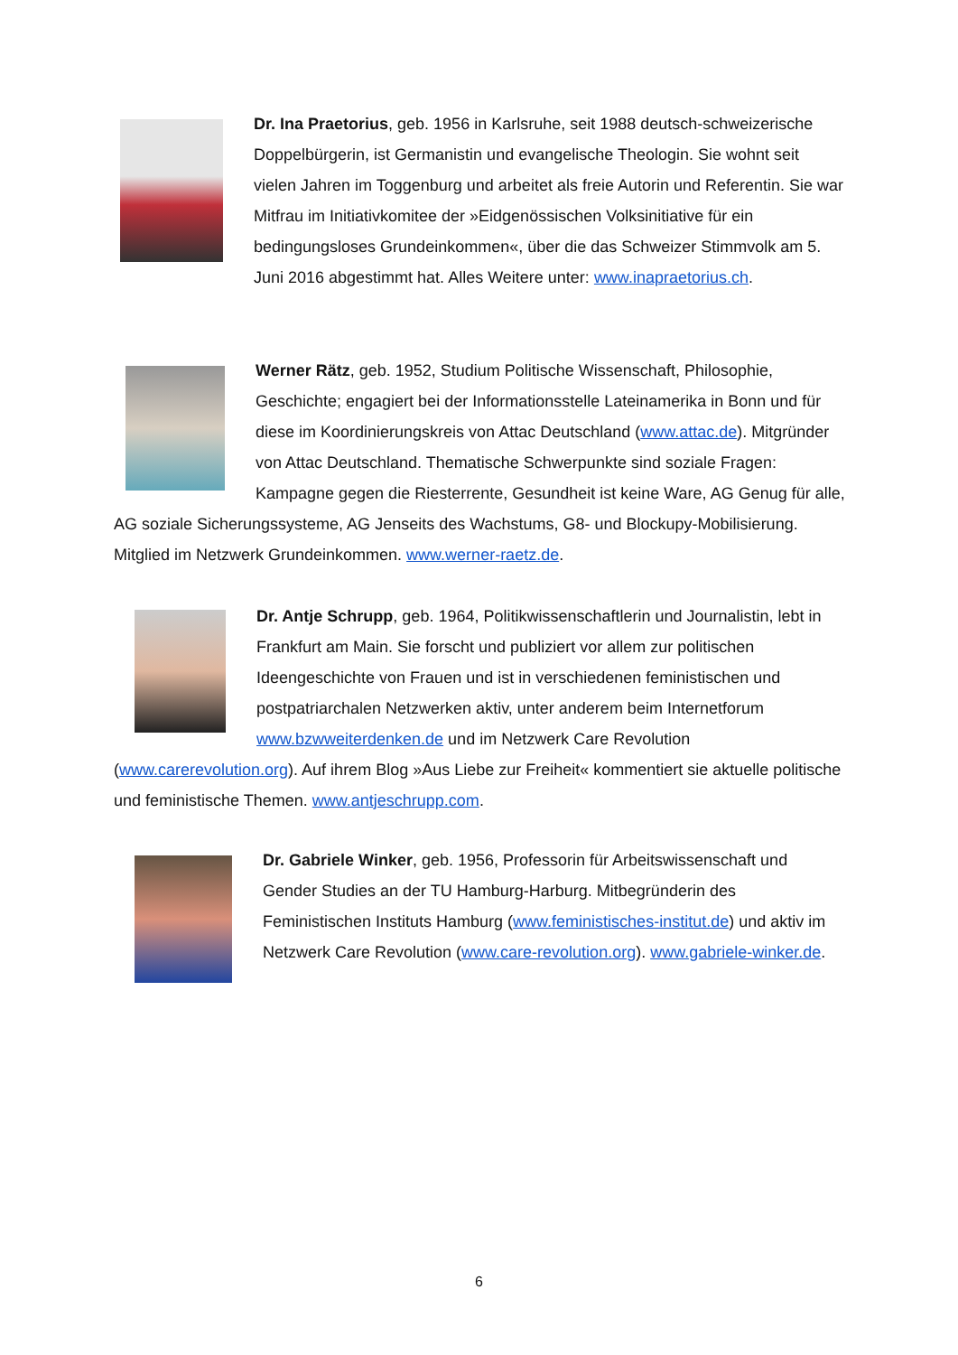Dr. Ina Praetorius, geb. 1956 in Karlsruhe, seit 1988 deutsch-schweizerische Doppelbürgerin, ist Germanistin und evangelische Theologin. Sie wohnt seit vielen Jahren im Toggenburg und arbeitet als freie Autorin und Referentin. Sie war Mitfrau im Initiativkomitee der »Eidgenössischen Volksinitiative für ein bedingungsloses Grundeinkommen«, über die das Schweizer Stimmvolk am 5. Juni 2016 abgestimmt hat. Alles Weitere unter: www.inapraetorius.ch.
Werner Rätz, geb. 1952, Studium Politische Wissenschaft, Philosophie, Geschichte; engagiert bei der Informationsstelle Lateinamerika in Bonn und für diese im Koordinierungskreis von Attac Deutschland (www.attac.de). Mitgründer von Attac Deutschland. Thematische Schwerpunkte sind soziale Fragen: Kampagne gegen die Riesterrente, Gesundheit ist keine Ware, AG Genug für alle, AG soziale Sicherungssysteme, AG Jenseits des Wachstums, G8- und Blockupy-Mobilisierung. Mitglied im Netzwerk Grundeinkommen. www.werner-raetz.de.
Dr. Antje Schrupp, geb. 1964, Politikwissenschaftlerin und Journalistin, lebt in Frankfurt am Main. Sie forscht und publiziert vor allem zur politischen Ideengeschichte von Frauen und ist in verschiedenen feministischen und postpatriarchalen Netzwerken aktiv, unter anderem beim Internetforum www.bzwweiterdenken.de und im Netzwerk Care Revolution (www.carerevolution.org). Auf ihrem Blog »Aus Liebe zur Freiheit« kommentiert sie aktuelle politische und feministische Themen. www.antjeschrupp.com.
Dr. Gabriele Winker, geb. 1956, Professorin für Arbeitswissenschaft und Gender Studies an der TU Hamburg-Harburg. Mitbegründerin des Feministischen Instituts Hamburg (www.feministisches-institut.de) und aktiv im Netzwerk Care Revolution (www.care-revolution.org). www.gabriele-winker.de.
6